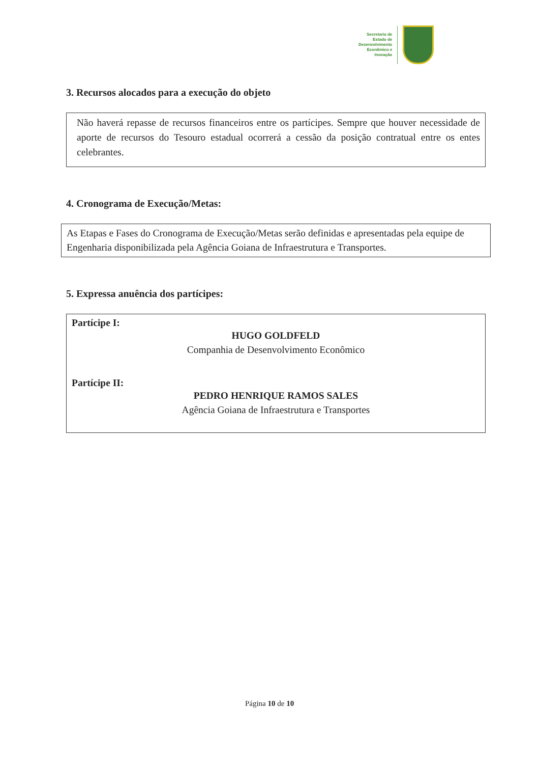Secretaria de
Estado de
Desenvolvimento
Econômico e
Inovação
3. Recursos alocados para a execução do objeto
Não haverá repasse de recursos financeiros entre os partícipes. Sempre que houver necessidade de aporte de recursos do Tesouro estadual ocorrerá a cessão da posição contratual entre os entes celebrantes.
4. Cronograma de Execução/Metas:
As Etapas e Fases do Cronograma de Execução/Metas serão definidas e apresentadas pela equipe de Engenharia disponibilizada pela Agência Goiana de Infraestrutura e Transportes.
5. Expressa anuência dos partícipes:
Partícipe I:
HUGO GOLDFELD
Companhia de Desenvolvimento Econômico
Partícipe II:
PEDRO HENRIQUE RAMOS SALES
Agência Goiana de Infraestrutura e Transportes
Página 10 de 10